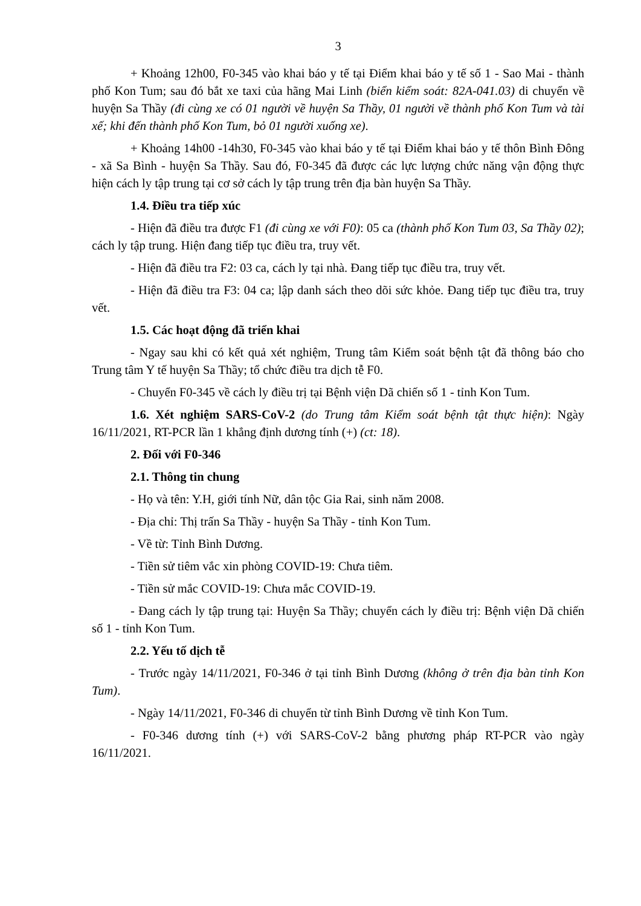3
+ Khoảng 12h00, F0-345 vào khai báo y tế tại Điểm khai báo y tế số 1 - Sao Mai - thành phố Kon Tum; sau đó bắt xe taxi của hãng Mai Linh (biển kiểm soát: 82A-041.03) di chuyển về huyện Sa Thầy (đi cùng xe có 01 người về huyện Sa Thầy, 01 người về thành phố Kon Tum và tài xế; khi đến thành phố Kon Tum, bỏ 01 người xuống xe).
+ Khoảng 14h00 -14h30, F0-345 vào khai báo y tế tại Điểm khai báo y tế thôn Bình Đông - xã Sa Bình - huyện Sa Thầy. Sau đó, F0-345 đã được các lực lượng chức năng vận động thực hiện cách ly tập trung tại cơ sở cách ly tập trung trên địa bàn huyện Sa Thầy.
1.4. Điều tra tiếp xúc
- Hiện đã điều tra được F1 (đi cùng xe với F0): 05 ca (thành phố Kon Tum 03, Sa Thầy 02); cách ly tập trung. Hiện đang tiếp tục điều tra, truy vết.
- Hiện đã điều tra F2: 03 ca, cách ly tại nhà. Đang tiếp tục điều tra, truy vết.
- Hiện đã điều tra F3: 04 ca; lập danh sách theo dõi sức khỏe. Đang tiếp tục điều tra, truy vết.
1.5. Các hoạt động đã triển khai
- Ngay sau khi có kết quả xét nghiệm, Trung tâm Kiểm soát bệnh tật đã thông báo cho Trung tâm Y tế huyện Sa Thầy; tổ chức điều tra dịch tễ F0.
- Chuyển F0-345 về cách ly điều trị tại Bệnh viện Dã chiến số 1 - tỉnh Kon Tum.
1.6. Xét nghiệm SARS-CoV-2 (do Trung tâm Kiểm soát bệnh tật thực hiện): Ngày 16/11/2021, RT-PCR lần 1 khẳng định dương tính (+) (ct: 18).
2. Đối với F0-346
2.1. Thông tin chung
- Họ và tên: Y.H, giới tính Nữ, dân tộc Gia Rai, sinh năm 2008.
- Địa chỉ: Thị trấn Sa Thầy - huyện Sa Thầy - tỉnh Kon Tum.
- Về từ: Tỉnh Bình Dương.
- Tiền sử tiêm vắc xin phòng COVID-19: Chưa tiêm.
- Tiền sử mắc COVID-19: Chưa mắc COVID-19.
- Đang cách ly tập trung tại: Huyện Sa Thầy; chuyển cách ly điều trị: Bệnh viện Dã chiến số 1 - tỉnh Kon Tum.
2.2. Yếu tố dịch tễ
- Trước ngày 14/11/2021, F0-346 ở tại tỉnh Bình Dương (không ở trên địa bàn tỉnh Kon Tum).
- Ngày 14/11/2021, F0-346 di chuyển từ tỉnh Bình Dương về tỉnh Kon Tum.
- F0-346 dương tính (+) với SARS-CoV-2 bằng phương pháp RT-PCR vào ngày 16/11/2021.